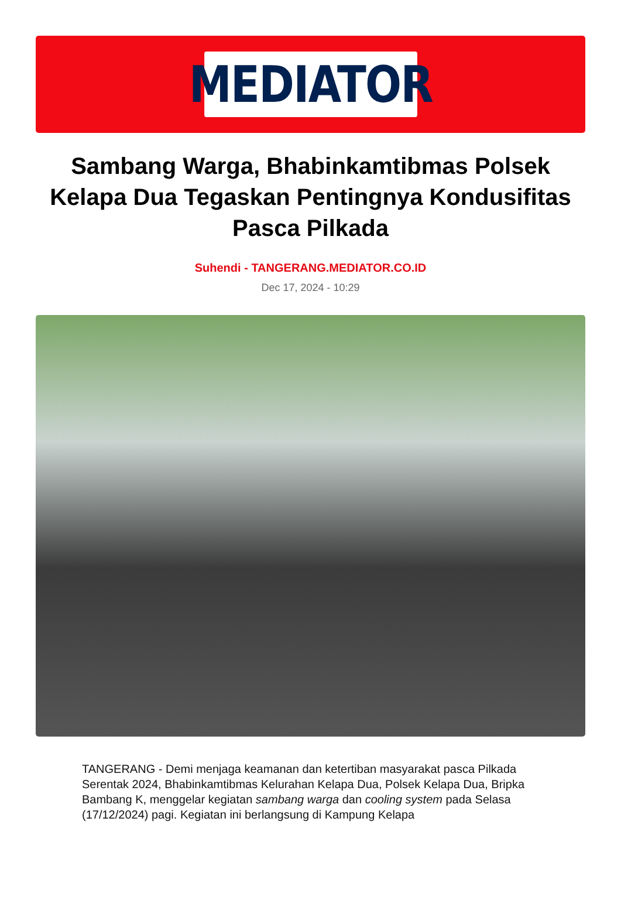MEDIATOR
Sambang Warga, Bhabinkamtibmas Polsek Kelapa Dua Tegaskan Pentingnya Kondusifitas Pasca Pilkada
Suhendi - TANGERANG.MEDIATOR.CO.ID
Dec 17, 2024 - 10:29
TANGERANG - Demi menjaga keamanan dan ketertiban masyarakat pasca Pilkada Serentak 2024, Bhabinkamtibmas Kelurahan Kelapa Dua, Polsek Kelapa Dua, Bripka Bambang K, menggelar kegiatan sambang warga dan cooling system pada Selasa (17/12/2024) pagi. Kegiatan ini berlangsung di Kampung Kelapa